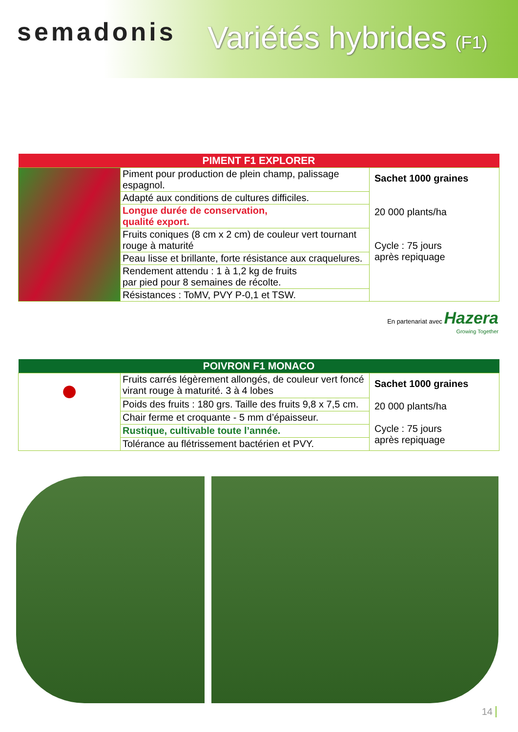semadonis Variétés hybrides (F1)
| PIMENT F1 EXPLORER | | |
| --- | --- | --- |
| | Piment pour production de plein champ, palissage espagnol. | Sachet 1000 graines 20 000 plants/ha Cycle : 75 jours après repiquage |
| | Adapté aux conditions de cultures difficiles. | |
| | Longue durée de conservation, qualité export. | |
| | Fruits coniques (8 cm x 2 cm) de couleur vert tournant rouge à maturité | |
| | Peau lisse et brillante, forte résistance aux craquelures. | |
| | Rendement attendu : 1 à 1,2 kg de fruits par pied pour 8 semaines de récolte. | |
| | Résistances : ToMV, PVY P-0,1 et TSW. | |
En partenariat avec Hazera
Growing Together
| POIVRON F1 MONACO | | |
| --- | --- | --- |
| ● | Fruits carrés légèrement allongés, de couleur vert foncé virant rouge à maturité. 3 à 4 lobes | Sachet 1000 graines 20 000 plants/ha Cycle : 75 jours après repiquage |
| | Poids des fruits : 180 grs. Taille des fruits 9,8 x 7,5 cm. | |
| | Chair ferme et croquante - 5 mm d’épaisseur. | |
| | Rustique, cultivable toute l’année. | |
| | Tolérance au flétrissement bactérien et PVY. | |
14